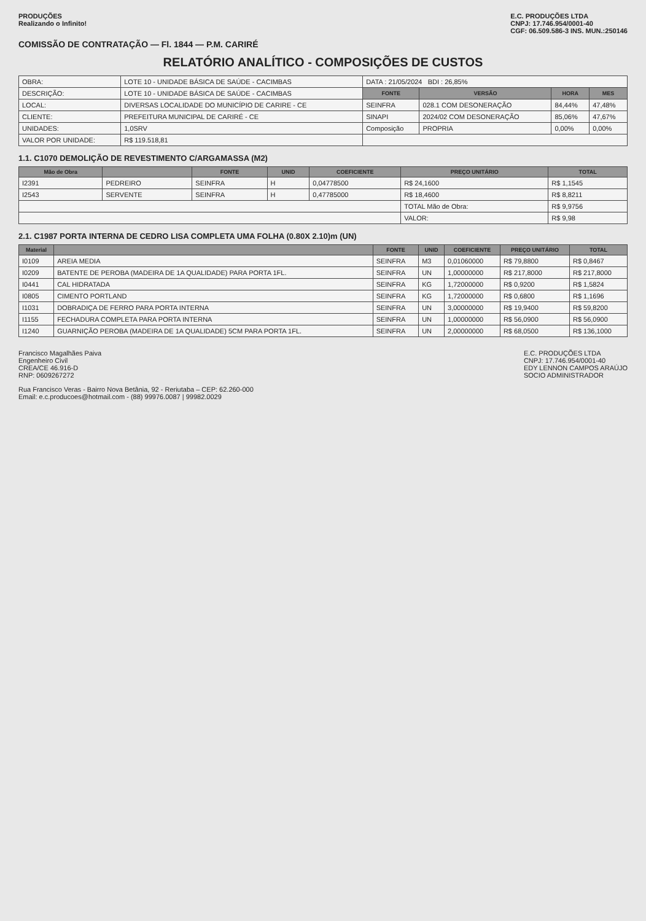PRODUÇÕES
Realizando o Infinito!
E.C. PRODUÇÕES LTDA
CNPJ: 17.746.954/0001-40
CGF: 06.509.586-3 INS. MUN.:250146
COMISSÃO DE CONTRATAÇÃO — Fl. 1844 — P.M. CARIRÉ
RELATÓRIO ANALÍTICO - COMPOSIÇÕES DE CUSTOS
| OBRA: | LOTE 10 - UNIDADE BÁSICA DE SAÚDE - CACIMBAS | DATA : 21/05/2024 BDI : 26,85% | | | |
| DESCRIÇÃO: | LOTE 10 - UNIDADE BÁSICA DE SAÚDE - CACIMBAS | FONTE | VERSÃO | HORA | MES |
| LOCAL: | DIVERSAS LOCALIDADE DO MUNICÍPIO DE CARIRE - CE | SEINFRA | 028.1 COM DESONERAÇÃO | 84,44% | 47,48% |
| CLIENTE: | PREFEITURA MUNICIPAL DE CARIRÉ - CE | SINAPI | 2024/02 COM DESONERAÇÃO | 85,06% | 47,67% |
| UNIDADES: | 1,0SRV | Composição | PROPRIA | 0,00% | 0,00% |
| VALOR POR UNIDADE: | R$ 119.518,81 | | | | |
1.1. C1070 DEMOLIÇÃO DE REVESTIMENTO C/ARGAMASSA (M2)
| Mão de Obra | | FONTE | UNID | COEFICIENTE | PREÇO UNITÁRIO | TOTAL |
| --- | --- | --- | --- | --- | --- | --- |
| I2391 | PEDREIRO | SEINFRA | H | 0,04778500 | R$ 24,1600 | R$ 1,1545 |
| I2543 | SERVENTE | SEINFRA | H | 0,47785000 | R$ 18,4600 | R$ 8,8211 |
| | | | | | TOTAL Mão de Obra: | R$ 9,9756 |
| | | | | | VALOR: | R$ 9,98 |
2.1. C1987 PORTA INTERNA DE CEDRO LISA COMPLETA UMA FOLHA (0.80X 2.10)m (UN)
| Material | | FONTE | UNID | COEFICIENTE | PREÇO UNITÁRIO | TOTAL |
| --- | --- | --- | --- | --- | --- | --- |
| I0109 | AREIA MEDIA | SEINFRA | M3 | 0,01060000 | R$ 79,8800 | R$ 0,8467 |
| I0209 | BATENTE DE PEROBA (MADEIRA DE 1A QUALIDADE) PARA PORTA 1FL. | SEINFRA | UN | 1,00000000 | R$ 217,8000 | R$ 217,8000 |
| I0441 | CAL HIDRATADA | SEINFRA | KG | 1,72000000 | R$ 0,9200 | R$ 1,5824 |
| I0805 | CIMENTO PORTLAND | SEINFRA | KG | 1,72000000 | R$ 0,6800 | R$ 1,1696 |
| I1031 | DOBRADIÇA DE FERRO PARA PORTA INTERNA | SEINFRA | UN | 3,00000000 | R$ 19,9400 | R$ 59,8200 |
| I1155 | FECHADURA COMPLETA PARA PORTA INTERNA | SEINFRA | UN | 1,00000000 | R$ 56,0900 | R$ 56,0900 |
| I1240 | GUARNIÇÃO PEROBA (MADEIRA DE 1A QUALIDADE) 5CM PARA PORTA 1FL. | SEINFRA | UN | 2,00000000 | R$ 68,0500 | R$ 136,1000 |
Francisco Magalhães Paiva
Engenheiro Civil
CREA/CE 46.916-D
RNP: 0609267272
E.C. PRODUÇÕES LTDA
CNPJ: 17.746.954/0001-40
EDY LENNON CAMPOS ARAÚJO
SOCIO ADMINISTRADOR
Rua Francisco Veras - Bairro Nova Betânia, 92 - Reriutaba – CEP: 62.260-000
Email: e.c.producoes@hotmail.com - (88) 99976.0087 | 99982.0029